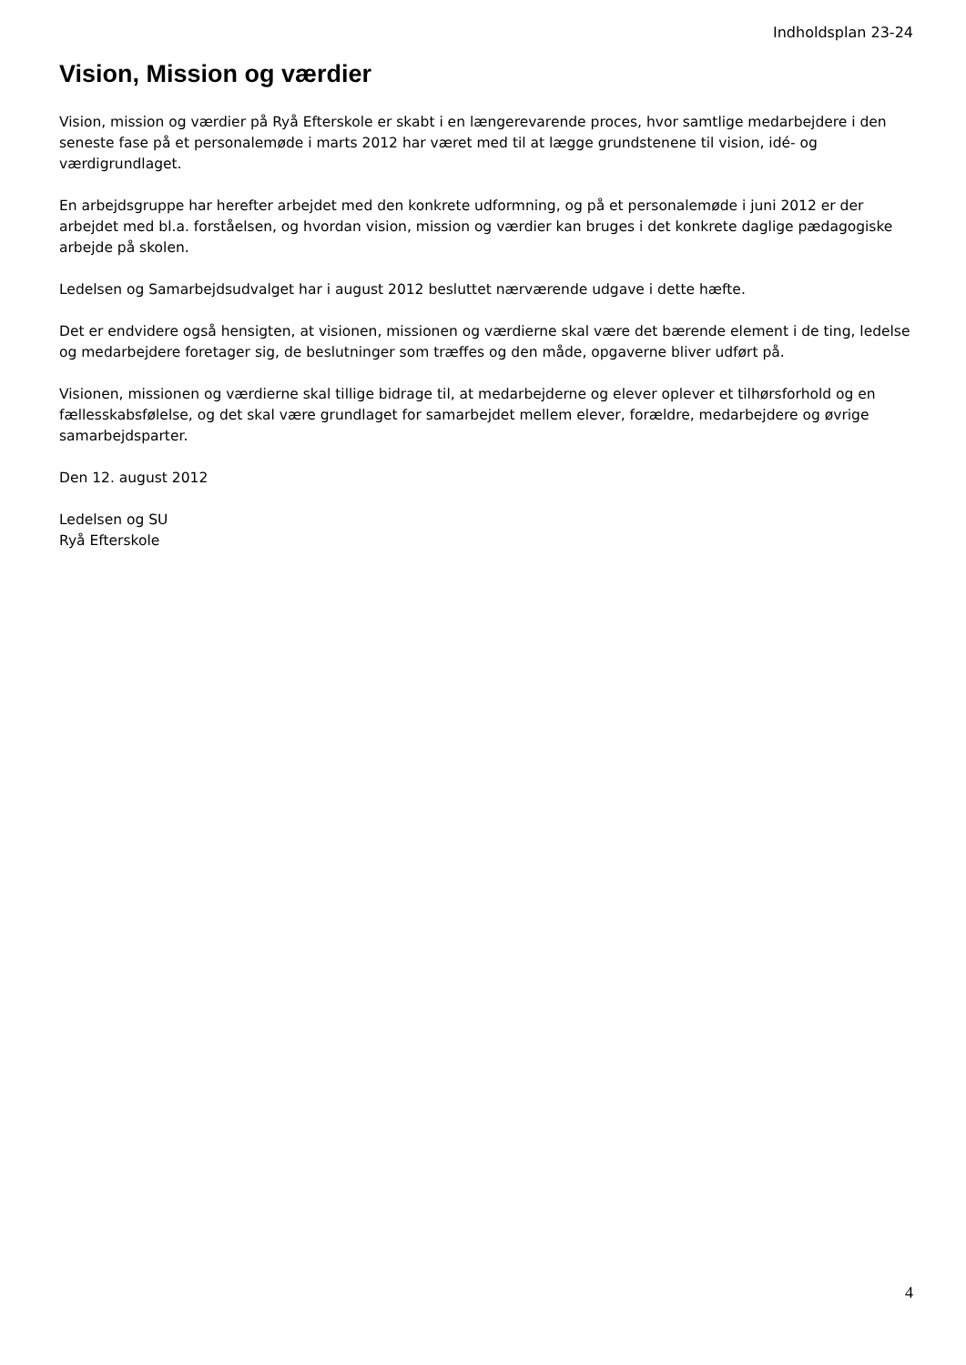Indholdsplan 23-24
Vision, Mission og værdier
Vision, mission og værdier på Ryå Efterskole er skabt i en længerevarende proces, hvor samtlige medarbejdere i den seneste fase på et personalemøde i marts 2012 har været med til at lægge grundstenene til vision, idé- og værdigrundlaget.
En arbejdsgruppe har herefter arbejdet med den konkrete udformning, og på et personalemøde i juni 2012 er der arbejdet med bl.a. forståelsen, og hvordan vision, mission og værdier kan bruges i det konkrete daglige pædagogiske arbejde på skolen.
Ledelsen og Samarbejdsudvalget har i august 2012 besluttet nærværende udgave i dette hæfte.
Det er endvidere også hensigten, at visionen, missionen og værdierne skal være det bærende element i de ting, ledelse og medarbejdere foretager sig, de beslutninger som træffes og den måde, opgaverne bliver udført på.
Visionen, missionen og værdierne skal tillige bidrage til, at medarbejderne og elever oplever et tilhørsforhold og en fællesskabsfølelse, og det skal være grundlaget for samarbejdet mellem elever, forældre, medarbejdere og øvrige samarbejdsparter.
Den 12. august 2012
Ledelsen og SU
Ryå Efterskole
4